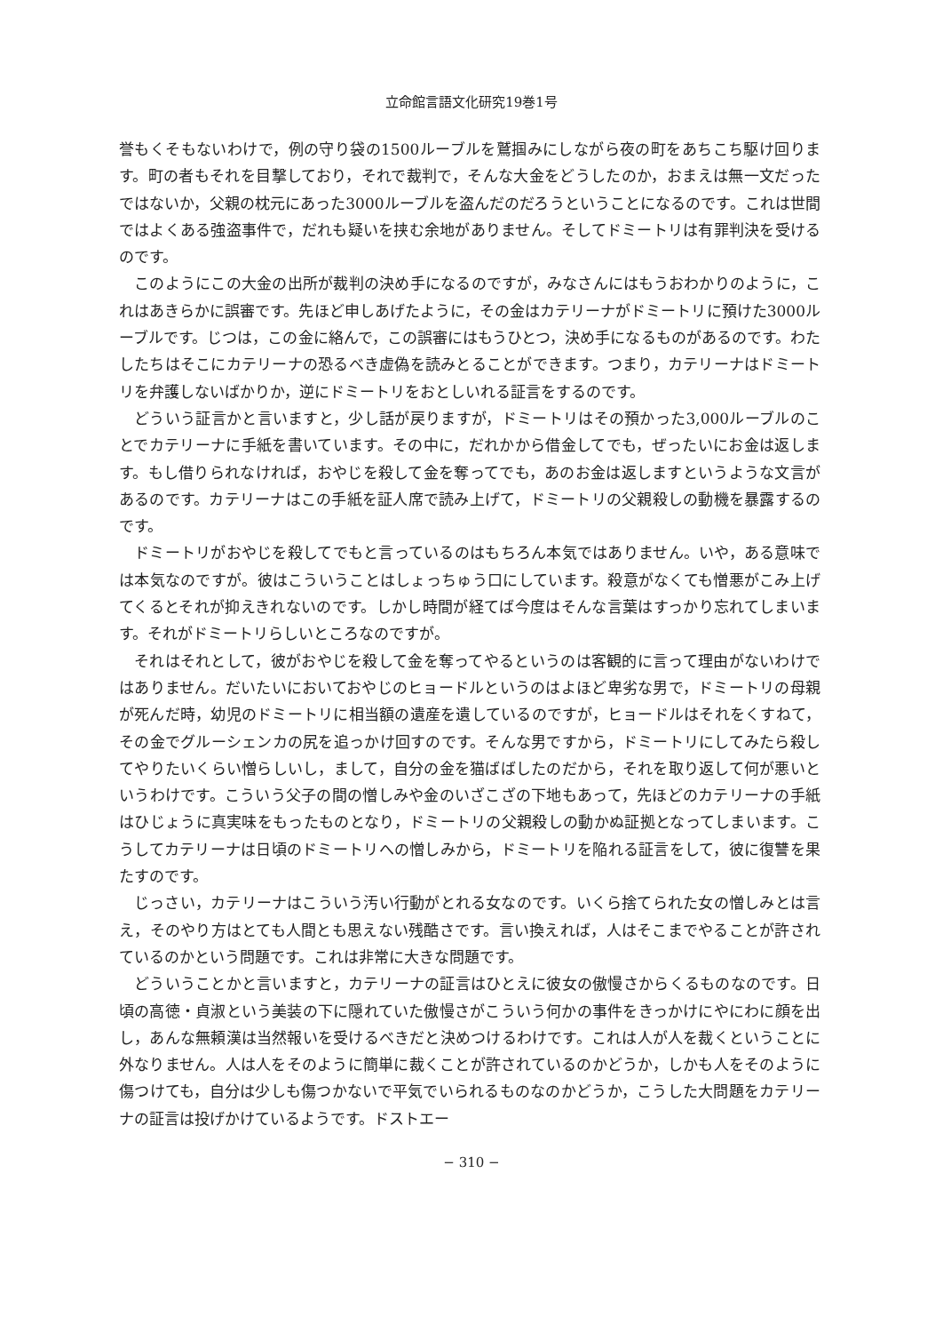立命館言語文化研究19巻1号
誉もくそもないわけで，例の守り袋の1500ルーブルを鷲掴みにしながら夜の町をあちこち駆け回ります。町の者もそれを目撃しており，それで裁判で，そんな大金をどうしたのか，おまえは無一文だったではないか，父親の枕元にあった3000ルーブルを盗んだのだろうということになるのです。これは世間ではよくある強盗事件で，だれも疑いを挟む余地がありません。そしてドミートリは有罪判決を受けるのです。
このようにこの大金の出所が裁判の決め手になるのですが，みなさんにはもうおわかりのように，これはあきらかに誤審です。先ほど申しあげたように，その金はカテリーナがドミートリに預けた3000ルーブルです。じつは，この金に絡んで，この誤審にはもうひとつ，決め手になるものがあるのです。わたしたちはそこにカテリーナの恐るべき虚偽を読みとることができます。つまり，カテリーナはドミートリを弁護しないばかりか，逆にドミートリをおとしいれる証言をするのです。
どういう証言かと言いますと，少し話が戻りますが，ドミートリはその預かった3,000ルーブルのことでカテリーナに手紙を書いています。その中に，だれかから借金してでも，ぜったいにお金は返します。もし借りられなければ，おやじを殺して金を奪ってでも，あのお金は返しますというような文言があるのです。カテリーナはこの手紙を証人席で読み上げて，ドミートリの父親殺しの動機を暴露するのです。
ドミートリがおやじを殺してでもと言っているのはもちろん本気ではありません。いや，ある意味では本気なのですが。彼はこういうことはしょっちゅう口にしています。殺意がなくても憎悪がこみ上げてくるとそれが抑えきれないのです。しかし時間が経てば今度はそんな言葉はすっかり忘れてしまいます。それがドミートリらしいところなのですが。
それはそれとして，彼がおやじを殺して金を奪ってやるというのは客観的に言って理由がないわけではありません。だいたいにおいておやじのヒョードルというのはよほど卑劣な男で，ドミートリの母親が死んだ時，幼児のドミートリに相当額の遺産を遺しているのですが，ヒョードルはそれをくすねて，その金でグルーシェンカの尻を追っかけ回すのです。そんな男ですから，ドミートリにしてみたら殺してやりたいくらい憎らしいし，まして，自分の金を猫ばばしたのだから，それを取り返して何が悪いというわけです。こういう父子の間の憎しみや金のいざこざの下地もあって，先ほどのカテリーナの手紙はひじょうに真実味をもったものとなり，ドミートリの父親殺しの動かぬ証拠となってしまいます。こうしてカテリーナは日頃のドミートリへの憎しみから，ドミートリを陥れる証言をして，彼に復讐を果たすのです。
じっさい，カテリーナはこういう汚い行動がとれる女なのです。いくら捨てられた女の憎しみとは言え，そのやり方はとても人間とも思えない残酷さです。言い換えれば，人はそこまでやることが許されているのかという問題です。これは非常に大きな問題です。
どういうことかと言いますと，カテリーナの証言はひとえに彼女の傲慢さからくるものなのです。日頃の高徳・貞淑という美装の下に隠れていた傲慢さがこういう何かの事件をきっかけにやにわに顔を出し，あんな無頼漢は当然報いを受けるべきだと決めつけるわけです。これは人が人を裁くということに外なりません。人は人をそのように簡単に裁くことが許されているのかどうか，しかも人をそのように傷つけても，自分は少しも傷つかないで平気でいられるものなのかどうか，こうした大問題をカテリーナの証言は投げかけているようです。ドストエー
− 310 −